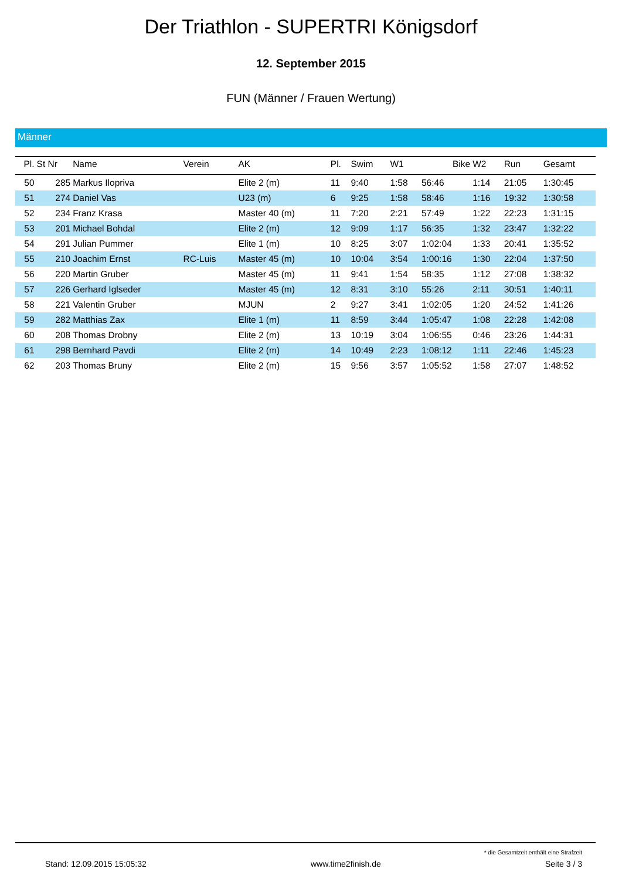Der Triathlon - SUPERTRI Königsdorf
12. September 2015
FUN (Männer / Frauen Wertung)
Männer
| Pl. | St Nr | Name | Verein | AK | Pl. | Swim | W1 | Bike | W2 | Run | Gesamt |
| --- | --- | --- | --- | --- | --- | --- | --- | --- | --- | --- | --- |
| 50 | 285 | Markus Ilopriva | | Elite 2 (m) | 11 | 9:40 | 1:58 | 56:46 | 1:14 | 21:05 | 1:30:45 |
| 51 | 274 | Daniel Vas | | U23 (m) | 6 | 9:25 | 1:58 | 58:46 | 1:16 | 19:32 | 1:30:58 |
| 52 | 234 | Franz Krasa | | Master 40 (m) | 11 | 7:20 | 2:21 | 57:49 | 1:22 | 22:23 | 1:31:15 |
| 53 | 201 | Michael Bohdal | | Elite 2 (m) | 12 | 9:09 | 1:17 | 56:35 | 1:32 | 23:47 | 1:32:22 |
| 54 | 291 | Julian Pummer | | Elite 1 (m) | 10 | 8:25 | 3:07 | 1:02:04 | 1:33 | 20:41 | 1:35:52 |
| 55 | 210 | Joachim Ernst | RC-Luis | Master 45 (m) | 10 | 10:04 | 3:54 | 1:00:16 | 1:30 | 22:04 | 1:37:50 |
| 56 | 220 | Martin Gruber | | Master 45 (m) | 11 | 9:41 | 1:54 | 58:35 | 1:12 | 27:08 | 1:38:32 |
| 57 | 226 | Gerhard Iglseder | | Master 45 (m) | 12 | 8:31 | 3:10 | 55:26 | 2:11 | 30:51 | 1:40:11 |
| 58 | 221 | Valentin Gruber | | MJUN | 2 | 9:27 | 3:41 | 1:02:05 | 1:20 | 24:52 | 1:41:26 |
| 59 | 282 | Matthias Zax | | Elite 1 (m) | 11 | 8:59 | 3:44 | 1:05:47 | 1:08 | 22:28 | 1:42:08 |
| 60 | 208 | Thomas Drobny | | Elite 2 (m) | 13 | 10:19 | 3:04 | 1:06:55 | 0:46 | 23:26 | 1:44:31 |
| 61 | 298 | Bernhard Pavdi | | Elite 2 (m) | 14 | 10:49 | 2:23 | 1:08:12 | 1:11 | 22:46 | 1:45:23 |
| 62 | 203 | Thomas Bruny | | Elite 2 (m) | 15 | 9:56 | 3:57 | 1:05:52 | 1:58 | 27:07 | 1:48:52 |
* die Gesamtzeit enthält eine Strafzeit
Stand: 12.09.2015 15:05:32 www.time2finish.de Seite 3 / 3